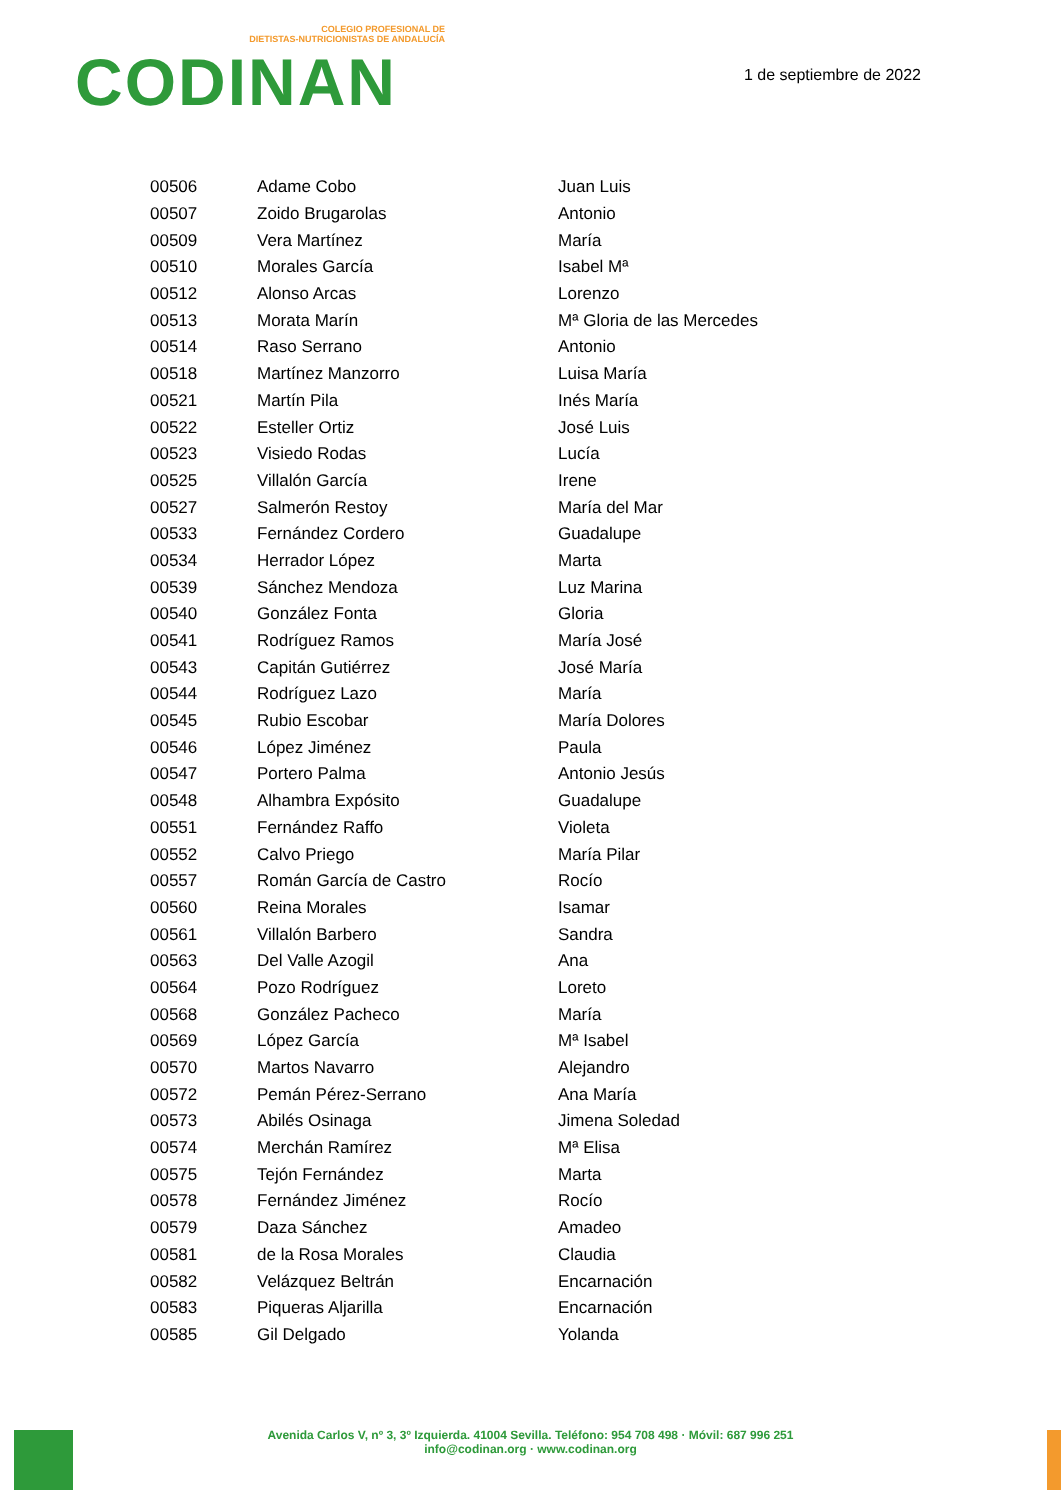COLEGIO PROFESIONAL DE
DIETISTAS-NUTRICIONISTAS DE ANDALUCÍA
CODINAN
1 de septiembre de 2022
| 00506 | Adame Cobo | Juan Luis |
| 00507 | Zoido Brugarolas | Antonio |
| 00509 | Vera Martínez | María |
| 00510 | Morales García | Isabel Mª |
| 00512 | Alonso Arcas | Lorenzo |
| 00513 | Morata Marín | Mª Gloria de las Mercedes |
| 00514 | Raso Serrano | Antonio |
| 00518 | Martínez Manzorro | Luisa María |
| 00521 | Martín Pila | Inés María |
| 00522 | Esteller Ortiz | José Luis |
| 00523 | Visiedo Rodas | Lucía |
| 00525 | Villalón García | Irene |
| 00527 | Salmerón Restoy | María del Mar |
| 00533 | Fernández Cordero | Guadalupe |
| 00534 | Herrador López | Marta |
| 00539 | Sánchez Mendoza | Luz Marina |
| 00540 | González Fonta | Gloria |
| 00541 | Rodríguez Ramos | María José |
| 00543 | Capitán Gutiérrez | José María |
| 00544 | Rodríguez Lazo | María |
| 00545 | Rubio Escobar | María Dolores |
| 00546 | López Jiménez | Paula |
| 00547 | Portero Palma | Antonio Jesús |
| 00548 | Alhambra Expósito | Guadalupe |
| 00551 | Fernández Raffo | Violeta |
| 00552 | Calvo Priego | María Pilar |
| 00557 | Román García de Castro | Rocío |
| 00560 | Reina Morales | Isamar |
| 00561 | Villalón Barbero | Sandra |
| 00563 | Del Valle Azogil | Ana |
| 00564 | Pozo Rodríguez | Loreto |
| 00568 | González Pacheco | María |
| 00569 | López García | Mª Isabel |
| 00570 | Martos Navarro | Alejandro |
| 00572 | Pemán Pérez-Serrano | Ana María |
| 00573 | Abilés Osinaga | Jimena Soledad |
| 00574 | Merchán Ramírez | Mª Elisa |
| 00575 | Tejón Fernández | Marta |
| 00578 | Fernández Jiménez | Rocío |
| 00579 | Daza Sánchez | Amadeo |
| 00581 | de la Rosa Morales | Claudia |
| 00582 | Velázquez Beltrán | Encarnación |
| 00583 | Piqueras Aljarilla | Encarnación |
| 00585 | Gil Delgado | Yolanda |
Avenida Carlos V, nº 3, 3º Izquierda. 41004 Sevilla. Teléfono: 954 708 498 · Móvil: 687 996 251
info@codinan.org · www.codinan.org